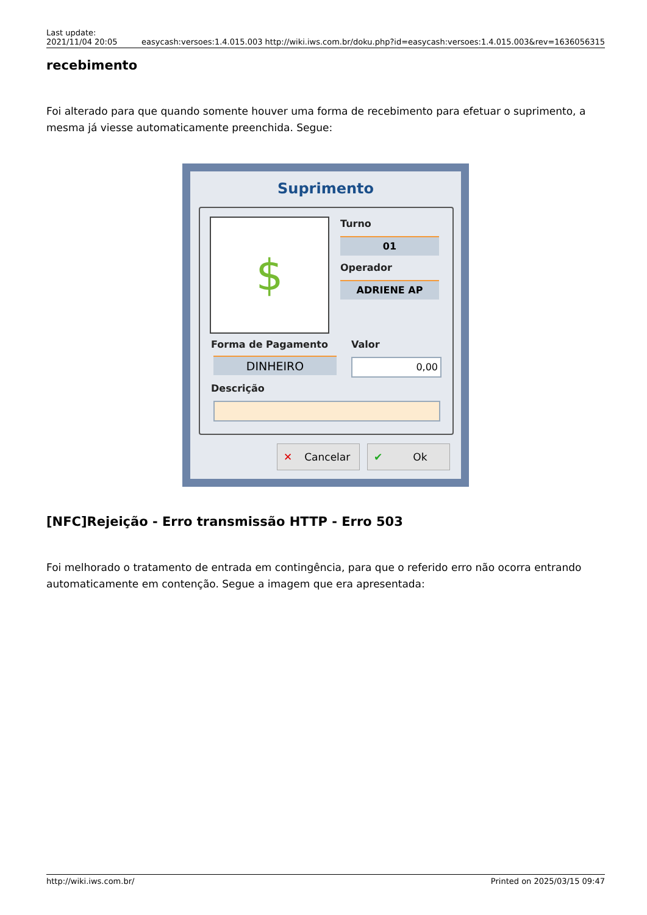Last update:
2021/11/04 20:05 easycash:versoes:1.4.015.003 http://wiki.iws.com.br/doku.php?id=easycash:versoes:1.4.015.003&rev=1636056315
recebimento
Foi alterado para que quando somente houver uma forma de recebimento para efetuar o suprimento, a mesma já viesse automaticamente preenchida. Segue:
Suprimento
$ Turno
01
Operador
ADRIENE AP
Forma de Pagamento Valor
DINHEIRO 0,00
Descrição
✕ Cancelar ✔ Ok
[NFC]Rejeição - Erro transmissão HTTP - Erro 503
Foi melhorado o tratamento de entrada em contingência, para que o referido erro não ocorra entrando automaticamente em contenção. Segue a imagem que era apresentada:
http://wiki.iws.com.br/ Printed on 2025/03/15 09:47